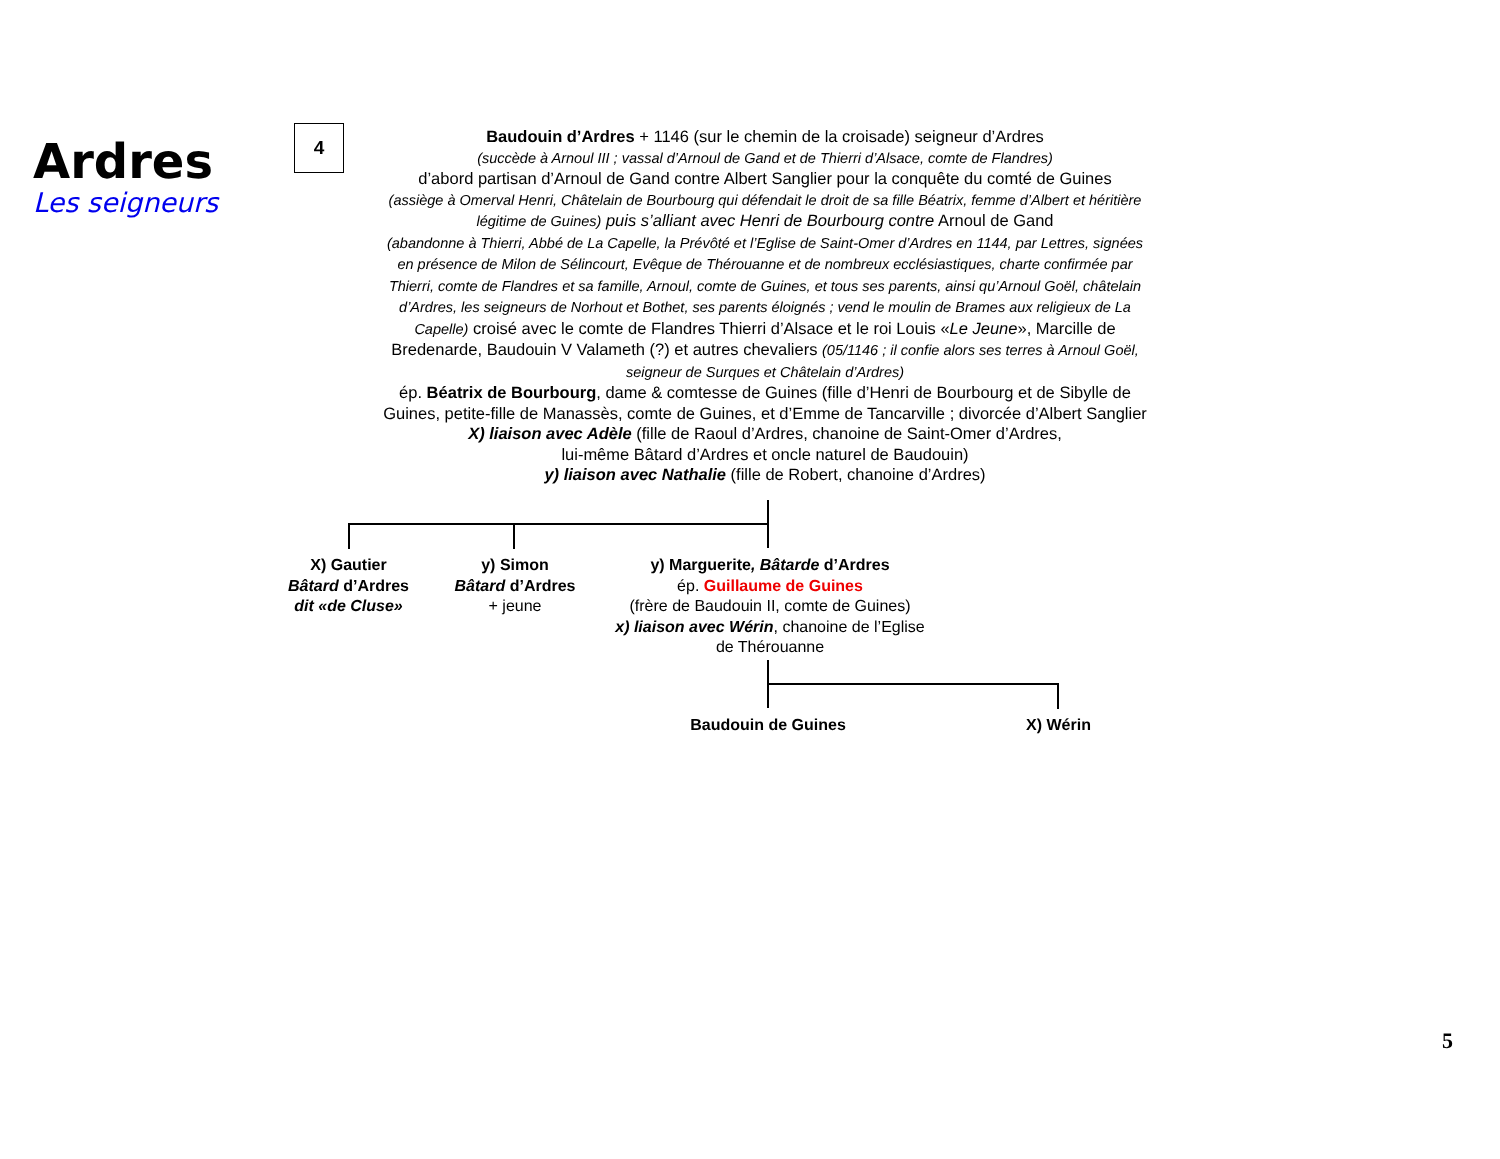Ardres
Les seigneurs
4
Baudouin d’Ardres + 1146 (sur le chemin de la croisade) seigneur d’Ardres
(succède à Arnoul III ; vassal d’Arnoul de Gand et de Thierri d’Alsace, comte de Flandres)
d’abord partisan d’Arnoul de Gand contre Albert Sanglier pour la conquête du comté de Guines
(assiège à Omerval Henri, Châtelain de Bourbourg qui défendait le droit de sa fille Béatrix, femme d’Albert et héritière légitime de Guines) puis s’alliant avec Henri de Bourbourg contre Arnoul de Gand
(abandonne à Thierri, Abbé de La Capelle, la Prévôté et l’Eglise de Saint-Omer d’Ardres en 1144, par Lettres, signées en présence de Milon de Sélincourt, Evêque de Thérouanne et de nombreux ecclésiastiques, charte confirmée par Thierri, comte de Flandres et sa famille, Arnoul, comte de Guines, et tous ses parents, ainsi qu’Arnoul Goël, châtelain d’Ardres, les seigneurs de Norhout et Bothet, ses parents éloignés ; vend le moulin de Brames aux religieux de La Capelle) croisé avec le comte de Flandres Thierri d’Alsace et le roi Louis «Le Jeune», Marcille de Bredenarde, Baudouin V Valameth (?) et autres chevaliers (05/1146 ; il confie alors ses terres à Arnoul Goël, seigneur de Surques et Châtelain d’Ardres)
ép. Béatrix de Bourbourg, dame & comtesse de Guines (fille d’Henri de Bourbourg et de Sibylle de Guines, petite-fille de Manassès, comte de Guines, et d’Emme de Tancarville ; divorcée d’Albert Sanglier
X) liaison avec Adèle (fille de Raoul d’Ardres, chanoine de Saint-Omer d’Ardres,
lui-même Bâtard d’Ardres et oncle naturel de Baudouin)
y) liaison avec Nathalie (fille de Robert, chanoine d’Ardres)
X) Gautier
Bâtard d’Ardres
dit «de Cluse»
y) Simon
Bâtard d’Ardres
+ jeune
y) Marguerite, Bâtarde d’Ardres
ép. Guillaume de Guines
(frère de Baudouin II, comte de Guines)
x) liaison avec Wérin, chanoine de l’Eglise
de Thérouanne
Baudouin de Guines X) Wérin
5